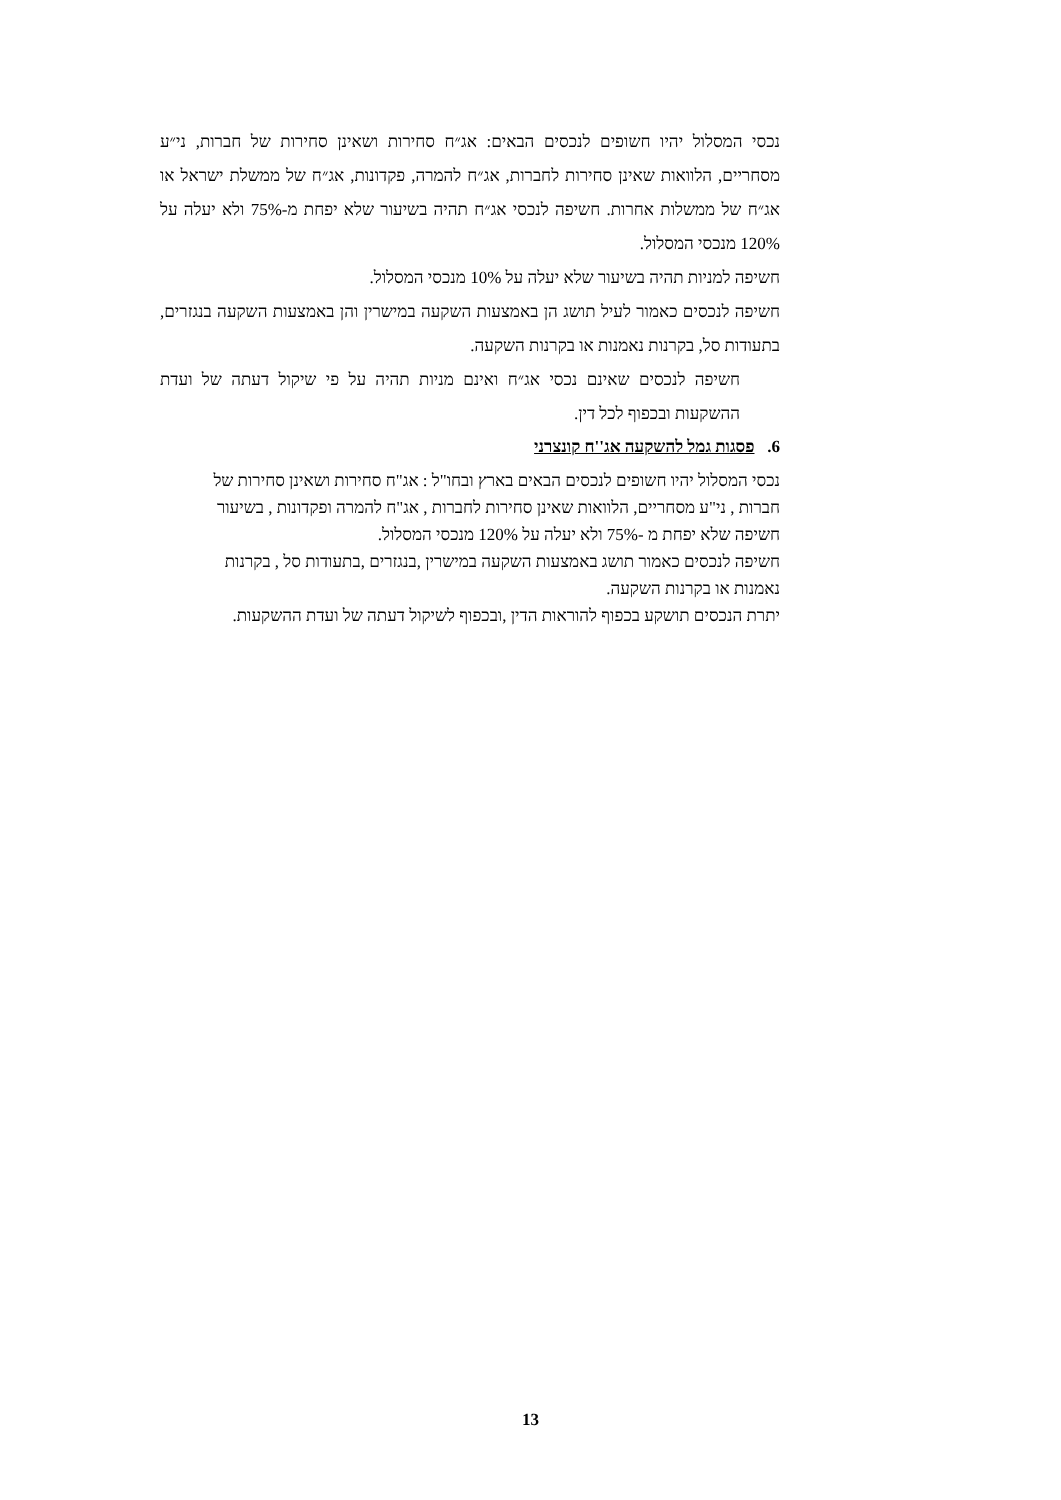נכסי המסלול יהיו חשופים לנכסים הבאים: אג״ח סחירות ושאינן סחירות של חברות, ני״ע מסחריים, הלוואות שאינן סחירות לחברות, אג״ח להמרה, פקדונות, אג״ח של ממשלת ישראל או אג״ח של ממשלות אחרות. חשיפה לנכסי אג״ח תהיה בשיעור שלא יפחת מ-75% ולא יעלה על 120% מנכסי המסלול.
חשיפה למניות תהיה בשיעור שלא יעלה על 10% מנכסי המסלול.
חשיפה לנכסים כאמור לעיל תושג הן באמצעות השקעה במישרין והן באמצעות השקעה בנגזרים, בתעודות סל, בקרנות נאמנות או בקרנות השקעה.
חשיפה לנכסים שאינם נכסי אג״ח ואינם מניות תהיה על פי שיקול דעתה של ועדת ההשקעות ובכפוף לכל דין.
6. פסגות גמל להשקעה אג''ח קונצרני
נכסי המסלול יהיו חשופים לנכסים הבאים בארץ ובחו"ל : אג"ח סחירות ושאינן סחירות של חברות , ני"ע מסחריים, הלוואות שאינן סחירות לחברות , אג"ח להמרה ופקדונות , בשיעור חשיפה שלא יפחת מ -75% ולא יעלה על 120% מנכסי המסלול.
חשיפה לנכסים כאמור תושג באמצעות השקעה במישרין ,בנגזרים ,בתעודות סל , בקרנות נאמנות או בקרנות השקעה.
יתרת הנכסים תושקע בכפוף להוראות הדין ,ובכפוף לשיקול דעתה של ועדת ההשקעות.
13